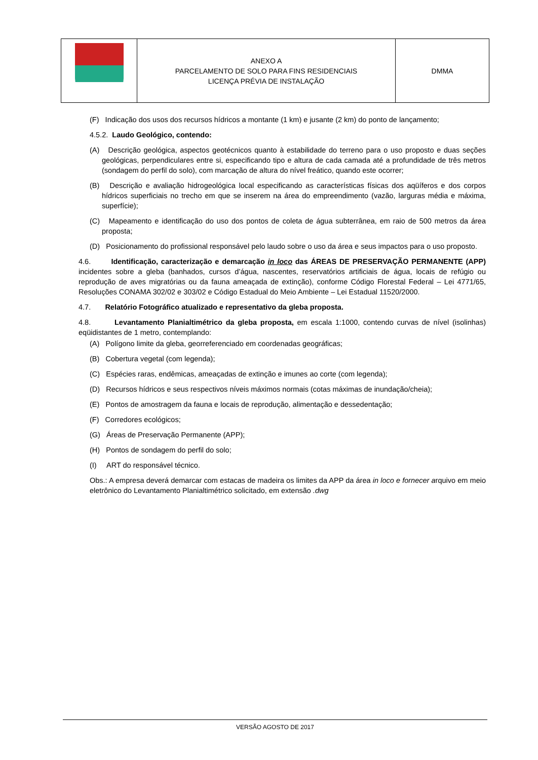| | ANEXO A PARCELAMENTO DE SOLO PARA FINS RESIDENCIAIS LICENÇA PRÉVIA DE INSTALAÇÃO | DMMA |
(F) Indicação dos usos dos recursos hídricos a montante (1 km) e jusante (2 km) do ponto de lançamento;
4.5.2. Laudo Geológico, contendo:
(A) Descrição geológica, aspectos geotécnicos quanto à estabilidade do terreno para o uso proposto e duas seções geológicas, perpendiculares entre si, especificando tipo e altura de cada camada até a profundidade de três metros (sondagem do perfil do solo), com marcação de altura do nível freático, quando este ocorrer;
(B) Descrição e avaliação hidrogeológica local especificando as características físicas dos aqüíferos e dos corpos hídricos superficiais no trecho em que se inserem na área do empreendimento (vazão, larguras média e máxima, superfície);
(C) Mapeamento e identificação do uso dos pontos de coleta de água subterrânea, em raio de 500 metros da área proposta;
(D) Posicionamento do profissional responsável pelo laudo sobre o uso da área e seus impactos para o uso proposto.
4.6. Identificação, caracterização e demarcação in loco das ÁREAS DE PRESERVAÇÃO PERMANENTE (APP) incidentes sobre a gleba (banhados, cursos d’água, nascentes, reservatórios artificiais de água, locais de refúgio ou reprodução de aves migratórias ou da fauna ameaçada de extinção), conforme Código Florestal Federal – Lei 4771/65, Resoluções CONAMA 302/02 e 303/02 e Código Estadual do Meio Ambiente – Lei Estadual 11520/2000.
4.7. Relatório Fotográfico atualizado e representativo da gleba proposta.
4.8. Levantamento Planialtimétrico da gleba proposta, em escala 1:1000, contendo curvas de nível (isolinhas) eqüidistantes de 1 metro, contemplando:
(A) Polígono limite da gleba, georreferenciado em coordenadas geográficas;
(B) Cobertura vegetal (com legenda);
(C) Espécies raras, endêmicas, ameaçadas de extinção e imunes ao corte (com legenda);
(D) Recursos hídricos e seus respectivos níveis máximos normais (cotas máximas de inundação/cheia);
(E) Pontos de amostragem da fauna e locais de reprodução, alimentação e dessedentação;
(F) Corredores ecológicos;
(G) Áreas de Preservação Permanente (APP);
(H) Pontos de sondagem do perfil do solo;
(I) ART do responsável técnico.
Obs.: A empresa deverá demarcar com estacas de madeira os limites da APP da área in loco e fornecer arquivo em meio eletrônico do Levantamento Planialtimétrico solicitado, em extensão .dwg
VERSÃO AGOSTO DE 2017